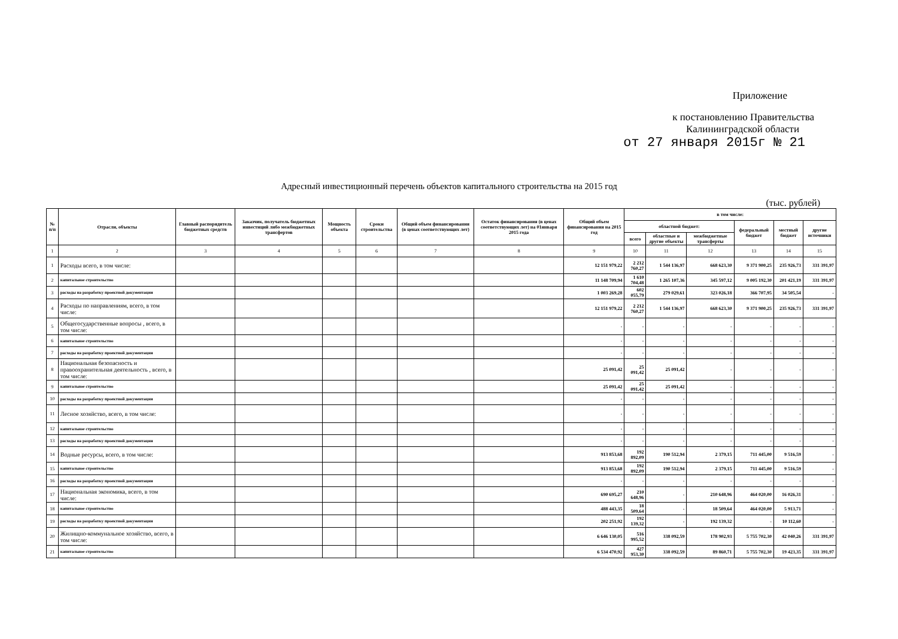Приложение
к постановлению Правительства
Калининградской области
от 27 января 2015г № 21
Адресный инвестиционный перечень объектов капитального строительства на 2015 год
(тыс. рублей)
| № п/п | Отрасли, объекты | Главный распорядитель бюджетных средств | Заказчик, получатель бюджетных инвестиций либо межбюджетных трансфертов | Мощность объекта | Сроки строительства | Общий объем финансирования (в ценах соответствующих лет) | Остаток финансирования (в ценах соответствующих лет) на 01января 2015 года | Общий объем финансирования на 2015 год | в том числе: | | | | | |
| --- | --- | --- | --- | --- | --- | --- | --- | --- | --- | --- | --- | --- | --- | --- |
| | | | | | | | | | областной бюджет: | | | федеральный бюджет | местный бюджет | другие источники |
| | | | | | | | | | всего | областные и другие объекты | межбюджетные трансферты | | | |
| 1 | 2 | 3 | 4 | 5 | 6 | 7 | 8 | 9 | 10 | 11 | 12 | 13 | 14 | 15 |
| 1 | Расходы всего, в том числе: | | | | | | | 12 151 979,22 | 2 212 760,27 | 1 544 136,97 | 668 623,30 | 9 371 900,25 | 235 926,73 | 331 391,97 |
| 2 | капитальное строительство | | | | | | | 11 148 709,94 | 1 610 704,48 | 1 265 107,36 | 345 597,12 | 9 005 192,30 | 201 421,19 | 331 391,97 |
| 3 | расходы на разработку проектной документации | | | | | | | 1 003 269,28 | 602 055,79 | 279 029,61 | 323 026,18 | 366 707,95 | 34 505,54 | - |
| 4 | Расходы по направлениям, всего, в том числе: | | | | | | | 12 151 979,22 | 2 212 760,27 | 1 544 136,97 | 668 623,30 | 9 371 900,25 | 235 926,73 | 331 391,97 |
| 5 | Общегосударственные вопросы , всего, в том числе: | | | | | | | - | - | - | - | - | - | - |
| 6 | капитальное строительство | | | | | | | - | - | - | - | - | - | - |
| 7 | расходы на разработку проектной документации | | | | | | | - | - | - | - | - | - | - |
| 8 | Национальная безопасность и правоохранительная деятельность , всего, в том числе: | | | | | | | 25 091,42 | 25 091,42 | 25 091,42 | - | - | - | - |
| 9 | капитальное строительство | | | | | | | 25 091,42 | 25 091,42 | 25 091,42 | - | - | - | - |
| 10 | расходы на разработку проектной документации | | | | | | | - | - | - | - | - | - | - |
| 11 | Лесное хозяйство, всего, в том числе: | | | | | | | - | - | - | - | - | - | - |
| 12 | капитальное строительство | | | | | | | - | - | - | - | - | - | - |
| 13 | расходы на разработку проектной документации | | | | | | | - | - | - | - | - | - | - |
| 14 | Водные ресурсы, всего, в том числе: | | | | | | | 913 853,68 | 192 892,09 | 190 512,94 | 2 379,15 | 711 445,00 | 9 516,59 | - |
| 15 | капитальное строительство | | | | | | | 913 853,68 | 192 892,09 | 190 512,94 | 2 379,15 | 711 445,00 | 9 516,59 | - |
| 16 | расходы на разработку проектной документации | | | | | | | - | - | - | - | - | - | - |
| 17 | Национальная экономика, всего, в том числе: | | | | | | | 690 695,27 | 210 648,96 | - | 210 648,96 | 464 020,00 | 16 026,31 | - |
| 18 | капитальное строительство | | | | | | | 488 443,35 | 18 509,64 | - | 18 509,64 | 464 020,00 | 5 913,71 | - |
| 19 | расходы на разработку проектной документации | | | | | | | 202 251,92 | 192 139,32 | - | 192 139,32 | - | 10 112,60 | - |
| 20 | Жилищно-коммунальное хозяйство, всего, в том числе: | | | | | | | 6 646 130,05 | 516 995,52 | 338 092,59 | 178 902,93 | 5 755 702,30 | 42 040,26 | 331 391,97 |
| 21 | капитальное строительство | | | | | | | 6 534 470,92 | 427 953,30 | 338 092,59 | 89 860,71 | 5 755 702,30 | 19 423,35 | 331 391,97 |